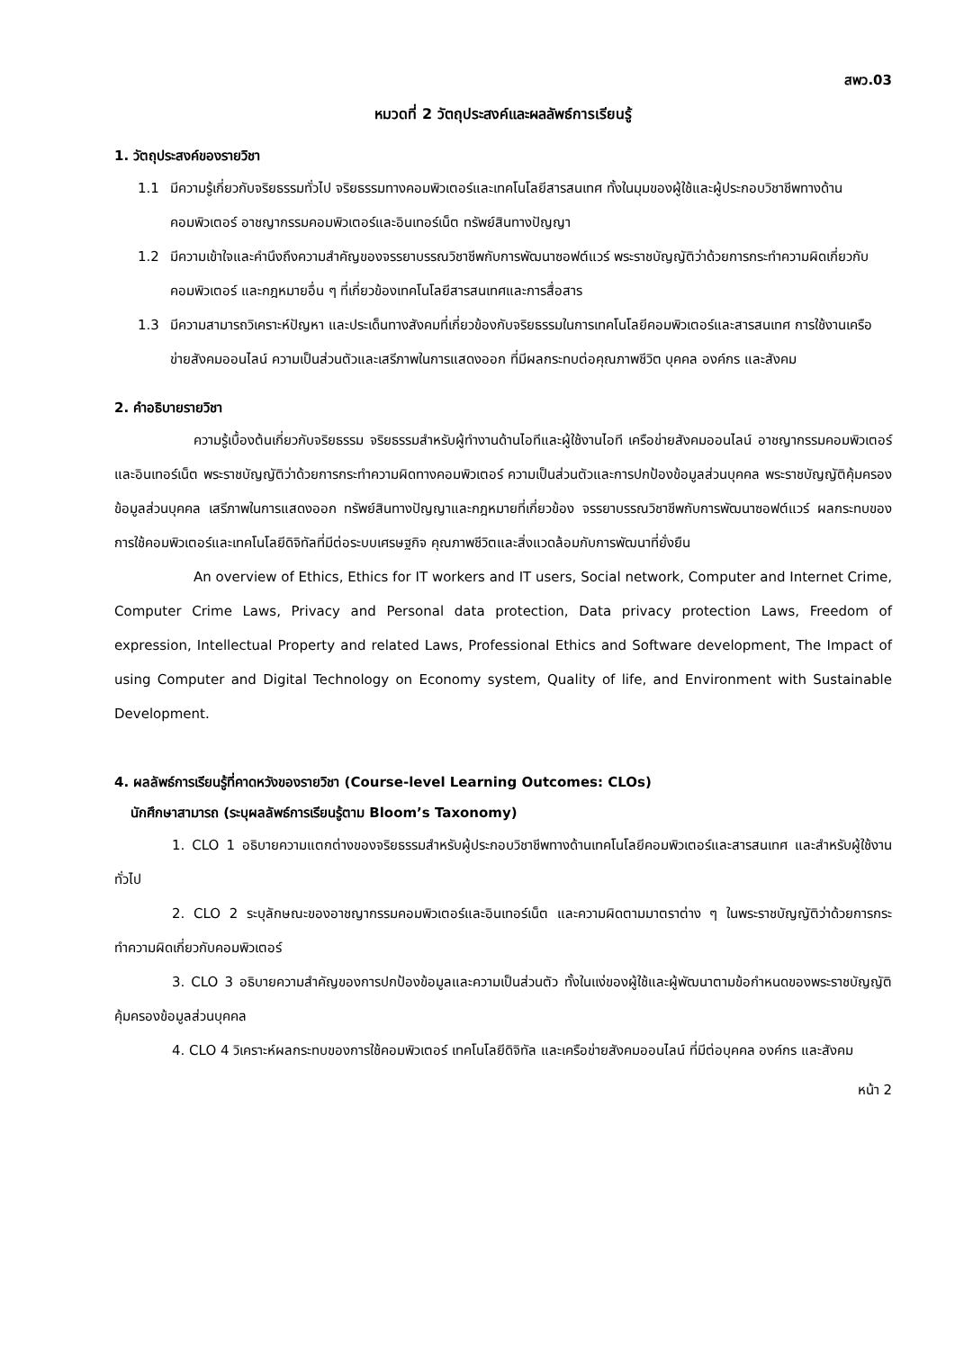สพว.03
หมวดที่ 2 วัตถุประสงค์และผลลัพธ์การเรียนรู้
1. วัตถุประสงค์ของรายวิชา
1.1 มีความรู้เกี่ยวกับจริยธรรมทั่วไป จริยธรรมทางคอมพิวเตอร์และเทคโนโลยีสารสนเทศ ทั้งในมุมของผู้ใช้และผู้ประกอบวิชาชีพทางด้านคอมพิวเตอร์ อาชญากรรมคอมพิวเตอร์และอินเทอร์เน็ต ทรัพย์สินทางปัญญา
1.2 มีความเข้าใจและคำนึงถึงความสำคัญของจรรยาบรรณวิชาชีพกับการพัฒนาซอฟต์แวร์ พระราชบัญญัติว่าด้วยการกระทำความผิดเกี่ยวกับคอมพิวเตอร์ และกฎหมายอื่น ๆ ที่เกี่ยวข้องเทคโนโลยีสารสนเทศและการสื่อสาร
1.3 มีความสามารถวิเคราะห์ปัญหา และประเด็นทางสังคมที่เกี่ยวข้องกับจริยธรรมในการเทคโนโลยีคอมพิวเตอร์และสารสนเทศ การใช้งานเครือข่ายสังคมออนไลน์ ความเป็นส่วนตัวและเสรีภาพในการแสดงออก ที่มีผลกระทบต่อคุณภาพชีวิต บุคคล องค์กร และสังคม
2. คำอธิบายรายวิชา
ความรู้เบื้องต้นเกี่ยวกับจริยธรรม จริยธรรมสำหรับผู้ทำงานด้านไอทีและผู้ใช้งานไอที เครือข่ายสังคมออนไลน์ อาชญากรรมคอมพิวเตอร์และอินเทอร์เน็ต พระราชบัญญัติว่าด้วยการกระทำความผิดทางคอมพิวเตอร์ ความเป็นส่วนตัวและการปกป้องข้อมูลส่วนบุคคล พระราชบัญญัติคุ้มครองข้อมูลส่วนบุคคล เสรีภาพในการแสดงออก ทรัพย์สินทางปัญญาและกฎหมายที่เกี่ยวข้อง จรรยาบรรณวิชาชีพกับการพัฒนาซอฟต์แวร์ ผลกระทบของการใช้คอมพิวเตอร์และเทคโนโลยีดิจิทัลที่มีต่อระบบเศรษฐกิจ คุณภาพชีวิตและสิ่งแวดล้อมกับการพัฒนาที่ยั่งยืน
An overview of Ethics, Ethics for IT workers and IT users, Social network, Computer and Internet Crime, Computer Crime Laws, Privacy and Personal data protection, Data privacy protection Laws, Freedom of expression, Intellectual Property and related Laws, Professional Ethics and Software development, The Impact of using Computer and Digital Technology on Economy system, Quality of life, and Environment with Sustainable Development.
4. ผลลัพธ์การเรียนรู้ที่คาดหวังของรายวิชา (Course-level Learning Outcomes: CLOs)
นักศึกษาสามารถ (ระบุผลลัพธ์การเรียนรู้ตาม Bloom’s Taxonomy)
1. CLO 1 อธิบายความแตกต่างของจริยธรรมสำหรับผู้ประกอบวิชาชีพทางด้านเทคโนโลยีคอมพิวเตอร์และสารสนเทศ และสำหรับผู้ใช้งานทั่วไป
2. CLO 2 ระบุลักษณะของอาชญากรรมคอมพิวเตอร์และอินเทอร์เน็ต และความผิดตามมาตราต่าง ๆ ในพระราชบัญญัติว่าด้วยการกระทำความผิดเกี่ยวกับคอมพิวเตอร์
3. CLO 3 อธิบายความสำคัญของการปกป้องข้อมูลและความเป็นส่วนตัว ทั้งในแง่ของผู้ใช้และผู้พัฒนาตามข้อกำหนดของพระราชบัญญัติคุ้มครองข้อมูลส่วนบุคคล
4. CLO 4 วิเคราะห์ผลกระทบของการใช้คอมพิวเตอร์ เทคโนโลยีดิจิทัล และเครือข่ายสังคมออนไลน์ ที่มีต่อบุคคล องค์กร และสังคม
หน้า 2